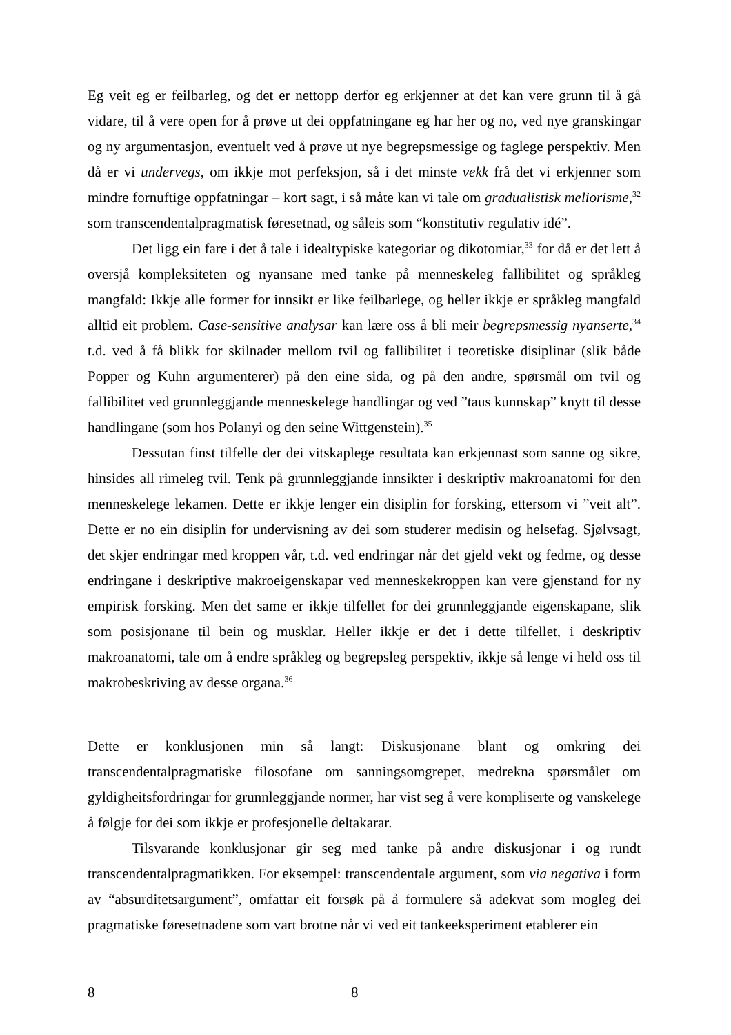Eg veit eg er feilbarleg, og det er nettopp derfor eg erkjenner at det kan vere grunn til å gå vidare, til å vere open for å prøve ut dei oppfatningane eg har her og no, ved nye granskingar og ny argumentasjon, eventuelt ved å prøve ut nye begrepsmessige og faglege perspektiv. Men då er vi undervegs, om ikkje mot perfeksjon, så i det minste vekk frå det vi erkjenner som mindre fornuftige oppfatningar – kort sagt, i så måte kan vi tale om gradualistisk meliorisme,<sup>32</sup> som transcendentalpragmatisk føresetnad, og såleis som “konstitutiv regulativ idé”.
Det ligg ein fare i det å tale i idealtypiske kategoriar og dikotomiar,<sup>33</sup> for då er det lett å oversjå kompleksiteten og nyansane med tanke på menneskeleg fallibilitet og språkleg mangfald: Ikkje alle former for innsikt er like feilbarlege, og heller ikkje er språkleg mangfald alltid eit problem. Case-sensitive analysar kan lære oss å bli meir begrepsmessig nyanserte,<sup>34</sup> t.d. ved å få blikk for skilnader mellom tvil og fallibilitet i teoretiske disiplinar (slik både Popper og Kuhn argumenterer) på den eine sida, og på den andre, spørsmål om tvil og fallibilitet ved grunnleggjande menneskelege handlingar og ved ”taus kunnskap” knytt til desse handlingane (som hos Polanyi og den seine Wittgenstein).<sup>35</sup>
Dessutan finst tilfelle der dei vitskaplege resultata kan erkjennast som sanne og sikre, hinsides all rimeleg tvil. Tenk på grunnleggjande innsikter i deskriptiv makroanatomi for den menneskelege lekamen. Dette er ikkje lenger ein disiplin for forsking, ettersom vi ”veit alt”. Dette er no ein disiplin for undervisning av dei som studerer medisin og helsefag. Sjølvsagt, det skjer endringar med kroppen vår, t.d. ved endringar når det gjeld vekt og fedme, og desse endringane i deskriptive makroeigenskapar ved menneskekroppen kan vere gjenstand for ny empirisk forsking. Men det same er ikkje tilfellet for dei grunnleggjande eigenskapane, slik som posisjonane til bein og musklar. Heller ikkje er det i dette tilfellet, i deskriptiv makroanatomi, tale om å endre språkleg og begrepsleg perspektiv, ikkje så lenge vi held oss til makrobeskriving av desse organa.<sup>36</sup>
Dette er konklusjonen min så langt: Diskusjonane blant og omkring dei transcendentalpragmatiske filosofane om sanningsomgrepet, medrekna spørsmålet om gyldigheitsfordringar for grunnleggjande normer, har vist seg å vere kompliserte og vanskelege å følgje for dei som ikkje er profesjonelle deltakarar.
Tilsvarande konklusjonar gir seg med tanke på andre diskusjonar i og rundt transcendentalpragmatikken. For eksempel: transcendentale argument, som via negativa i form av “absurditetsargument”, omfattar eit forsøk på å formulere så adekvat som mogleg dei pragmatiske føresetnadene som vart brotne når vi ved eit tankeeksperiment etablerer ein
8 8